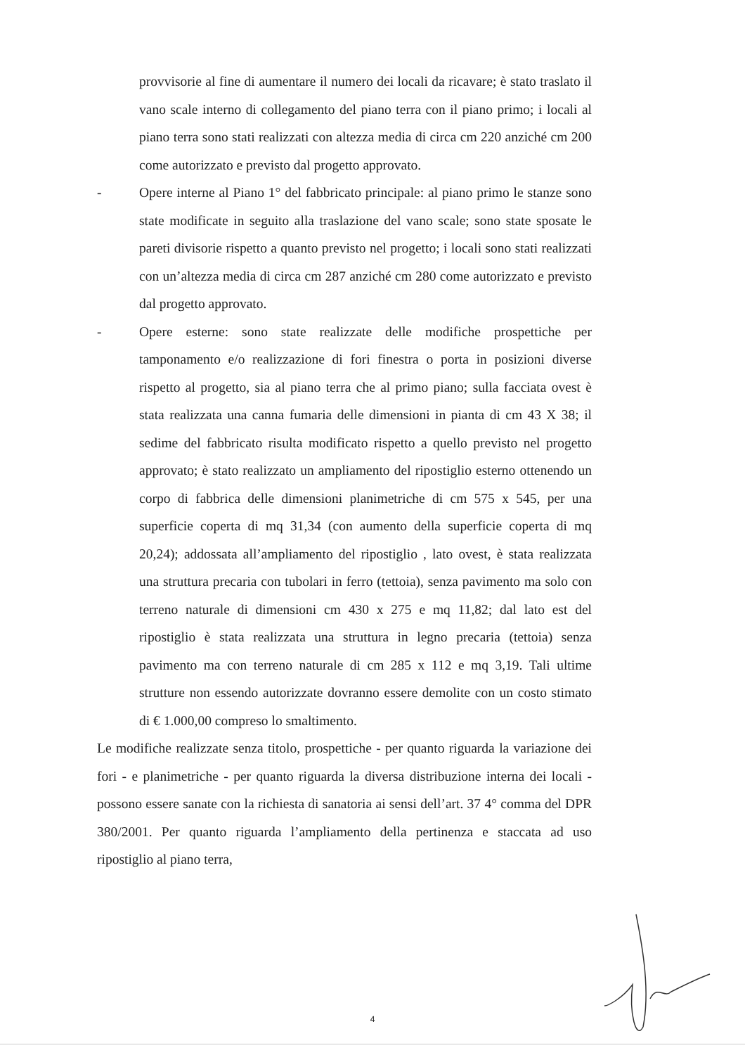provvisorie al fine di aumentare il numero dei locali da ricavare; è stato traslato il vano scale interno di collegamento del piano terra con il piano primo; i locali al piano terra sono stati realizzati con altezza media di circa cm 220 anziché cm 200 come autorizzato e previsto dal progetto approvato.
- Opere interne al Piano 1° del fabbricato principale: al piano primo le stanze sono state modificate in seguito alla traslazione del vano scale; sono state sposate le pareti divisorie rispetto a quanto previsto nel progetto; i locali sono stati realizzati con un’altezza media di circa cm 287 anziché cm 280 come autorizzato e previsto dal progetto approvato.
- Opere esterne: sono state realizzate delle modifiche prospettiche per tamponamento e/o realizzazione di fori finestra o porta in posizioni diverse rispetto al progetto, sia al piano terra che al primo piano; sulla facciata ovest è stata realizzata una canna fumaria delle dimensioni in pianta di cm 43 X 38; il sedime del fabbricato risulta modificato rispetto a quello previsto nel progetto approvato; è stato realizzato un ampliamento del ripostiglio esterno ottenendo un corpo di fabbrica delle dimensioni planimetriche di cm 575 x 545, per una superficie coperta di mq 31,34 (con aumento della superficie coperta di mq 20,24); addossata all’ampliamento del ripostiglio , lato ovest, è stata realizzata una struttura precaria con tubolari in ferro (tettoia), senza pavimento ma solo con terreno naturale di dimensioni cm 430 x 275 e mq 11,82; dal lato est del ripostiglio è stata realizzata una struttura in legno precaria (tettoia) senza pavimento ma con terreno naturale di cm 285 x 112 e mq 3,19. Tali ultime strutture non essendo autorizzate dovranno essere demolite con un costo stimato di € 1.000,00 compreso lo smaltimento.
Le modifiche realizzate senza titolo, prospettiche - per quanto riguarda la variazione dei fori - e planimetriche - per quanto riguarda la diversa distribuzione interna dei locali - possono essere sanate con la richiesta di sanatoria ai sensi dell’art. 37 4° comma del DPR 380/2001. Per quanto riguarda l’ampliamento della pertinenza e staccata ad uso ripostiglio al piano terra,
4